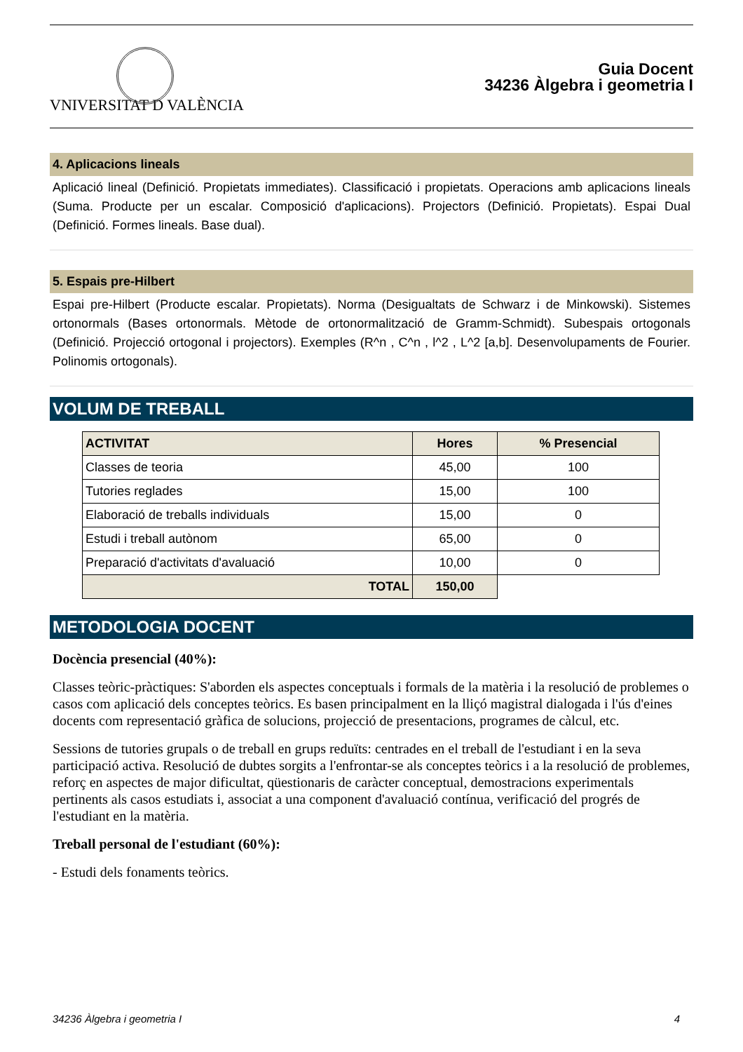VNIVERSITAT D VALÈNCIA
Guia Docent
34236 Àlgebra i geometria I
4. Aplicacions lineals
Aplicació lineal (Definició. Propietats immediates). Classificació i propietats. Operacions amb aplicacions lineals (Suma. Producte per un escalar. Composició d'aplicacions). Projectors (Definició. Propietats). Espai Dual (Definició. Formes lineals. Base dual).
5. Espais pre-Hilbert
Espai pre-Hilbert (Producte escalar. Propietats). Norma (Desigualtats de Schwarz i de Minkowski). Sistemes ortonormals (Bases ortonormals. Mètode de ortonormalització de Gramm-Schmidt). Subespais ortogonals (Definició. Projecció ortogonal i projectors). Exemples (R^n , C^n , l^2 , L^2 [a,b]. Desenvolupaments de Fourier. Polinomis ortogonals).
VOLUM DE TREBALL
| ACTIVITAT | Hores | % Presencial |
| --- | --- | --- |
| Classes de teoria | 45,00 | 100 |
| Tutories reglades | 15,00 | 100 |
| Elaboració de treballs individuals | 15,00 | 0 |
| Estudi i treball autònom | 65,00 | 0 |
| Preparació d'activitats d'avaluació | 10,00 | 0 |
| TOTAL | 150,00 | |
METODOLOGIA DOCENT
Docència presencial (40%):
Classes teòric-pràctiques: S'aborden els aspectes conceptuals i formals de la matèria i la resolució de problemes o casos com aplicació dels conceptes teòrics. Es basen principalment en la lliçó magistral dialogada i l'ús d'eines docents com representació gràfica de solucions, projecció de presentacions, programes de càlcul, etc.
Sessions de tutories grupals o de treball en grups reduïts: centrades en el treball de l'estudiant i en la seva participació activa. Resolució de dubtes sorgits a l'enfrontar-se als conceptes teòrics i a la resolució de problemes, reforç en aspectes de major dificultat, qüestionaris de caràcter conceptual, demostracions experimentals pertinents als casos estudiats i, associat a una component d'avaluació contínua, verificació del progrés de l'estudiant en la matèria.
Treball personal de l'estudiant (60%):
- Estudi dels fonaments teòrics.
34236 Àlgebra i geometria I 4